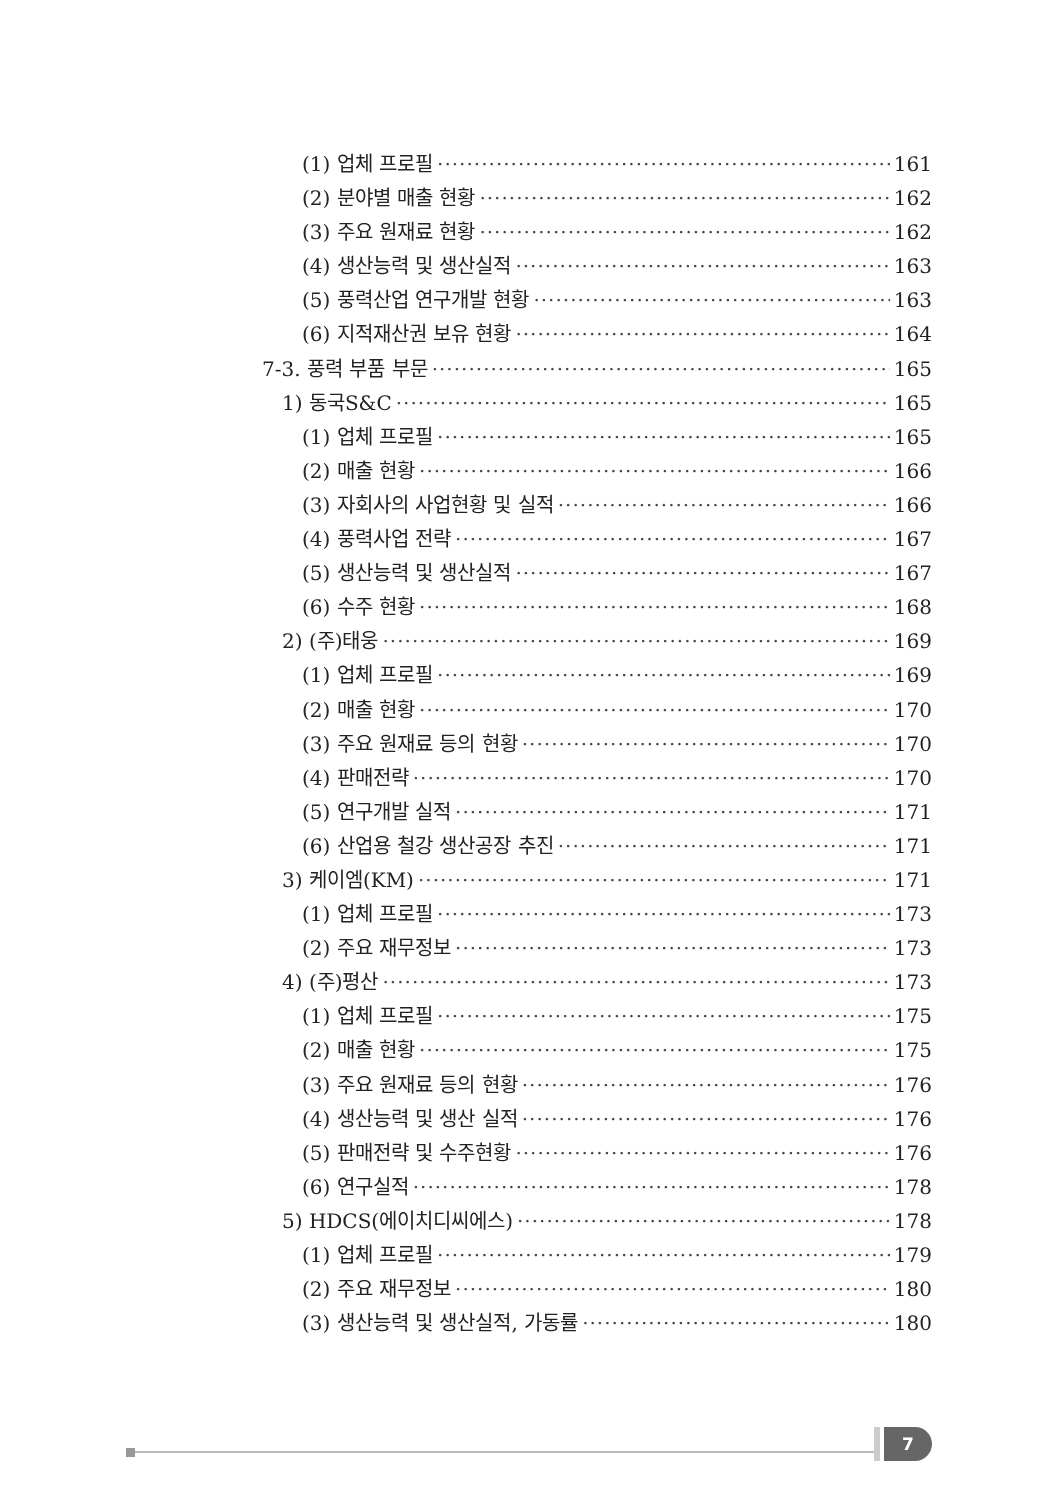(1) 업체 프로필 161
(2) 분야별 매출 현황 162
(3) 주요 원재료 현황 162
(4) 생산능력 및 생산실적 163
(5) 풍력산업 연구개발 현황 163
(6) 지적재산권 보유 현황 164
7-3. 풍력 부품 부문 165
1) 동국S&C 165
(1) 업체 프로필 165
(2) 매출 현황 166
(3) 자회사의 사업현황 및 실적 166
(4) 풍력사업 전략 167
(5) 생산능력 및 생산실적 167
(6) 수주 현황 168
2) (주)태웅 169
(1) 업체 프로필 169
(2) 매출 현황 170
(3) 주요 원재료 등의 현황 170
(4) 판매전략 170
(5) 연구개발 실적 171
(6) 산업용 철강 생산공장 추진 171
3) 케이엠(KM) 171
(1) 업체 프로필 173
(2) 주요 재무정보 173
4) (주)평산 173
(1) 업체 프로필 175
(2) 매출 현황 175
(3) 주요 원재료 등의 현황 176
(4) 생산능력 및 생산 실적 176
(5) 판매전략 및 수주현황 176
(6) 연구실적 178
5) HDCS(에이치디씨에스) 178
(1) 업체 프로필 179
(2) 주요 재무정보 180
(3) 생산능력 및 생산실적, 가동률 180
7